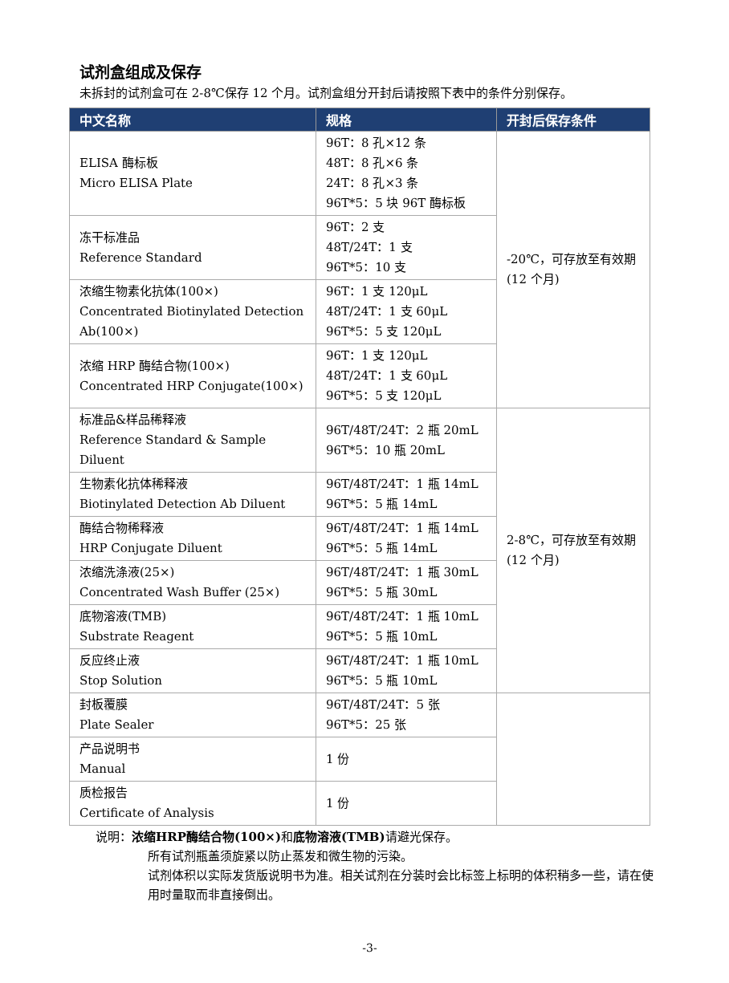试剂盒组成及保存
未拆封的试剂盒可在 2-8℃保存 12 个月。试剂盒组分开封后请按照下表中的条件分别保存。
| 中文名称 | 规格 | 开封后保存条件 |
| --- | --- | --- |
| ELISA 酶标板 Micro ELISA Plate | 96T：8 孔×12 条 48T：8 孔×6 条 24T：8 孔×3 条 96T*5：5 块 96T 酶标板 | -20℃，可存放至有效期(12 个月) |
| 冻干标准品 Reference Standard | 96T：2 支 48T/24T：1 支 96T*5：10 支 | |
| 浓缩生物素化抗体(100×) Concentrated Biotinylated Detection Ab(100×) | 96T：1 支 120μL 48T/24T：1 支 60μL 96T*5：5 支 120μL | |
| 浓缩 HRP 酶结合物(100×) Concentrated HRP Conjugate(100×) | 96T：1 支 120μL 48T/24T：1 支 60μL 96T*5：5 支 120μL | |
| 标准品&样品稀释液 Reference Standard & Sample Diluent | 96T/48T/24T：2 瓶 20mL 96T*5：10 瓶 20mL | 2-8℃，可存放至有效期(12 个月) |
| 生物素化抗体稀释液 Biotinylated Detection Ab Diluent | 96T/48T/24T：1 瓶 14mL 96T*5：5 瓶 14mL | |
| 酶结合物稀释液 HRP Conjugate Diluent | 96T/48T/24T：1 瓶 14mL 96T*5：5 瓶 14mL | |
| 浓缩洗涤液(25×) Concentrated Wash Buffer (25×) | 96T/48T/24T：1 瓶 30mL 96T*5：5 瓶 30mL | |
| 底物溶液(TMB) Substrate Reagent | 96T/48T/24T：1 瓶 10mL 96T*5：5 瓶 10mL | |
| 反应终止液 Stop Solution | 96T/48T/24T：1 瓶 10mL 96T*5：5 瓶 10mL | |
| 封板覆膜 Plate Sealer | 96T/48T/24T：5 张 96T*5：25 张 | |
| 产品说明书 Manual | 1 份 | |
| 质检报告 Certificate of Analysis | 1 份 | |
说明：浓缩HRP酶结合物(100×) 和底物溶液(TMB) 请避光保存。
所有试剂瓶盖须旋紧以防止蒸发和微生物的污染。
试剂体积以实际发货版说明书为准。相关试剂在分装时会比标签上标明的体积稍多一些，请在使用时量取而非直接倒出。
-3-